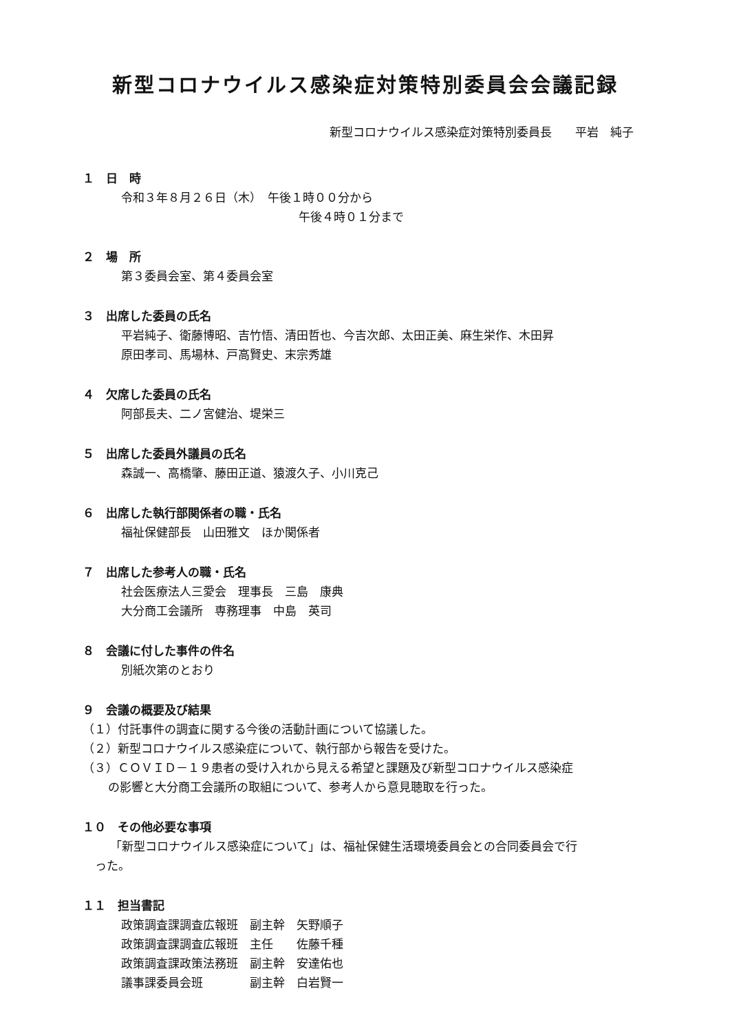新型コロナウイルス感染症対策特別委員会会議記録
新型コロナウイルス感染症対策特別委員長　　平岩　純子
１　日　時
令和３年８月２６日（木）　午後１時００分から
午後４時０１分まで
２　場　所
第３委員会室、第４委員会室
３　出席した委員の氏名
平岩純子、衛藤博昭、吉竹悟、清田哲也、今吉次郎、太田正美、麻生栄作、木田昇
原田孝司、馬場林、戸高賢史、末宗秀雄
４　欠席した委員の氏名
阿部長夫、二ノ宮健治、堤栄三
５　出席した委員外議員の氏名
森誠一、高橋肇、藤田正道、猿渡久子、小川克己
６　出席した執行部関係者の職・氏名
福祉保健部長　山田雅文　ほか関係者
７　出席した参考人の職・氏名
社会医療法人三愛会　理事長　三島　康典
大分商工会議所　専務理事　中島　英司
８　会議に付した事件の件名
別紙次第のとおり
９　会議の概要及び結果
（１）付託事件の調査に関する今後の活動計画について協議した。
（２）新型コロナウイルス感染症について、執行部から報告を受けた。
（３）ＣＯＶＩＤ－１９患者の受け入れから見える希望と課題及び新型コロナウイルス感染症
の影響と大分商工会議所の取組について、参考人から意見聴取を行った。
１０　その他必要な事項
「新型コロナウイルス感染症について」は、福祉保健生活環境委員会との合同委員会で行
った。
１１　担当書記
政策調査課調査広報班　副主幹　矢野順子
政策調査課調査広報班　主任　　佐藤千種
政策調査課政策法務班　副主幹　安達佑也
議事課委員会班　　　　副主幹　白岩賢一